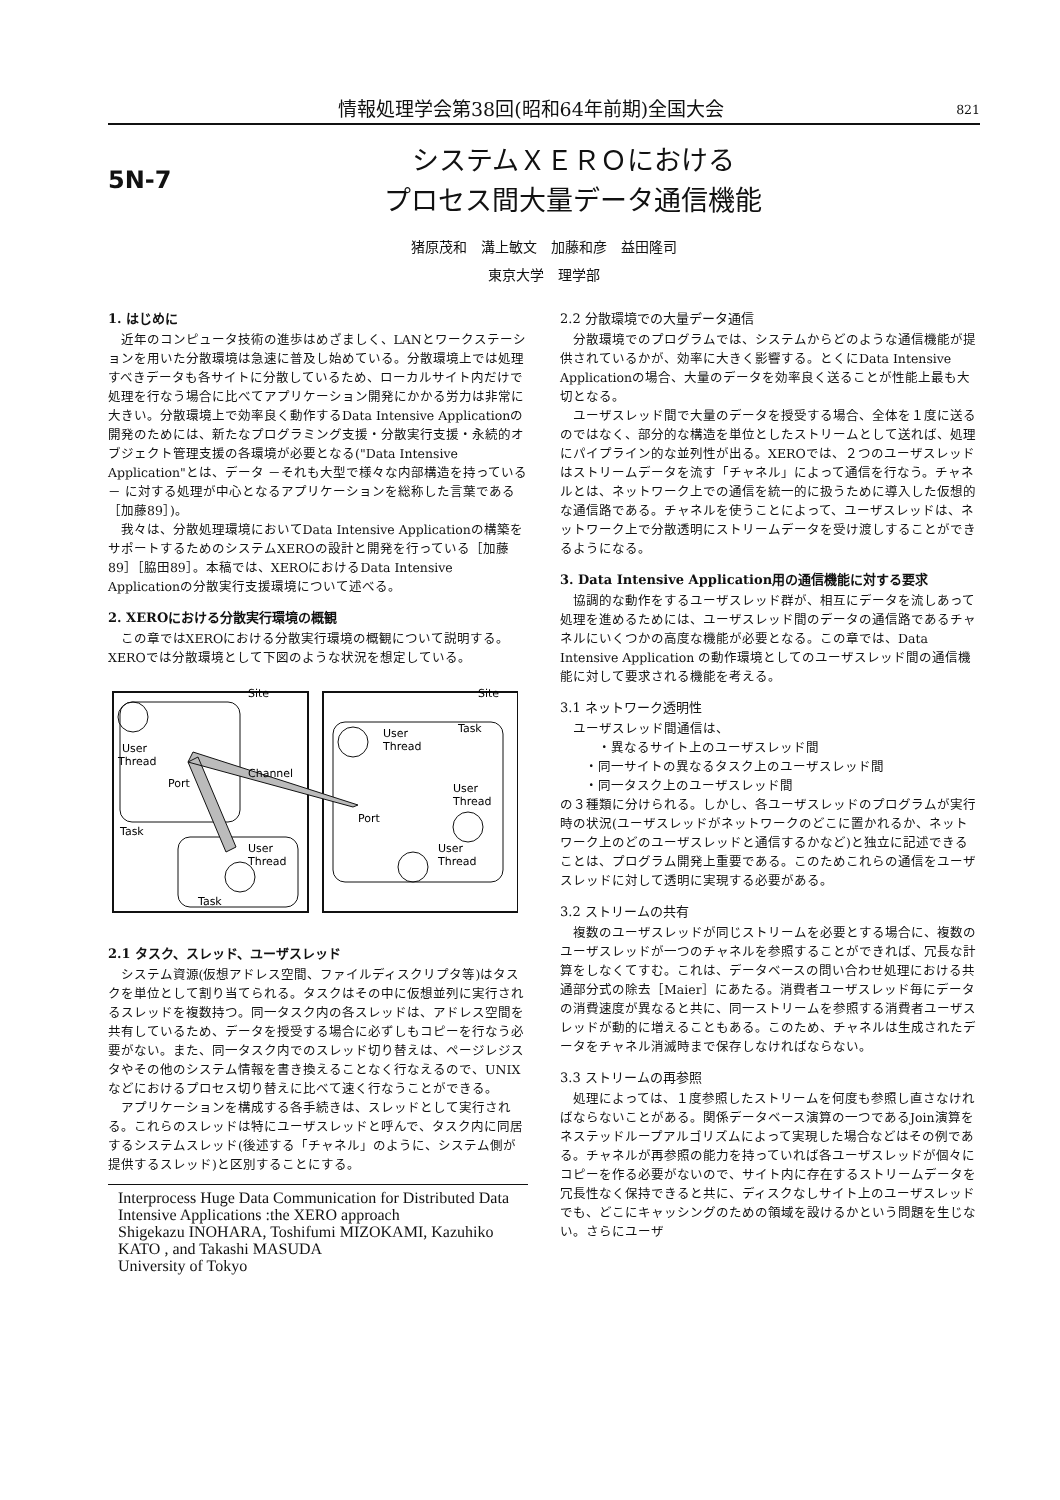情報処理学会第38回(昭和64年前期)全国大会 821
5N-7
システムＸＥＲＯにおける
プロセス間大量データ通信機能
猪原茂和　溝上敏文　加藤和彦　益田隆司
東京大学　理学部
1. はじめに
近年のコンピュータ技術の進歩はめざましく、LANとワークステーションを用いた分散環境は急速に普及し始めている。分散環境上では処理すべきデータも各サイトに分散しているため、ローカルサイト内だけで処理を行なう場合に比べてアプリケーション開発にかかる労力は非常に大きい。分散環境上で効率良く動作するData Intensive Applicationの開発のためには、新たなプログラミング支援・分散実行支援・永続的オブジェクト管理支援の各環境が必要となる("Data Intensive Application"とは、データ －それも大型で様々な内部構造を持っている－ に対する処理が中心となるアプリケーションを総称した言葉である［加藤89］)。
我々は、分散処理環境においてData Intensive Applicationの構築をサポートするためのシステムXEROの設計と開発を行っている［加藤89］［脇田89］。本稿では、XEROにおけるData Intensive Applicationの分散実行支援環境について述べる。
2. XEROにおける分散実行環境の概観
この章ではXEROにおける分散実行環境の概観について説明する。XEROでは分散環境として下図のような状況を想定している。
Site
Site
User
Thread
Port
Channel
Port
Task
User
Thread
Task
User
Thread
Task
User
Thread
User
Thread
2.1 タスク、スレッド、ユーザスレッド
システム資源(仮想アドレス空間、ファイルディスクリプタ等)はタスクを単位として割り当てられる。タスクはその中に仮想並列に実行されるスレッドを複数持つ。同一タスク内の各スレッドは、アドレス空間を共有しているため、データを授受する場合に必ずしもコピーを行なう必要がない。また、同一タスク内でのスレッド切り替えは、ページレジスタやその他のシステム情報を書き換えることなく行なえるので、UNIXなどにおけるプロセス切り替えに比べて速く行なうことができる。
アプリケーションを構成する各手続きは、スレッドとして実行される。これらのスレッドは特にユーザスレッドと呼んで、タスク内に同居するシステムスレッド(後述する「チャネル」のように、システム側が提供するスレッド)と区別することにする。
Interprocess Huge Data Communication for Distributed Data Intensive Applications :the XERO approach
Shigekazu INOHARA, Toshifumi MIZOKAMI, Kazuhiko KATO , and Takashi MASUDA
University of Tokyo
2.2 分散環境での大量データ通信
分散環境でのプログラムでは、システムからどのような通信機能が提供されているかが、効率に大きく影響する。とくにData Intensive Applicationの場合、大量のデータを効率良く送ることが性能上最も大切となる。
ユーザスレッド間で大量のデータを授受する場合、全体を１度に送るのではなく、部分的な構造を単位としたストリームとして送れば、処理にパイプライン的な並列性が出る。XEROでは、２つのユーザスレッドはストリームデータを流す「チャネル」によって通信を行なう。チャネルとは、ネットワーク上での通信を統一的に扱うために導入した仮想的な通信路である。チャネルを使うことによって、ユーザスレッドは、ネットワーク上で分散透明にストリームデータを受け渡しすることができるようになる。
3. Data Intensive Application用の通信機能に対する要求
協調的な動作をするユーザスレッド群が、相互にデータを流しあって処理を進めるためには、ユーザスレッド間のデータの通信路であるチャネルにいくつかの高度な機能が必要となる。この章では、Data Intensive Application の動作環境としてのユーザスレッド間の通信機能に対して要求される機能を考える。
3.1 ネットワーク透明性
ユーザスレッド間通信は、
・異なるサイト上のユーザスレッド間
・同一サイトの異なるタスク上のユーザスレッド間
・同一タスク上のユーザスレッド間
の３種類に分けられる。しかし、各ユーザスレッドのプログラムが実行時の状況(ユーザスレッドがネットワークのどこに置かれるか、ネットワーク上のどのユーザスレッドと通信するかなど)と独立に記述できることは、プログラム開発上重要である。このためこれらの通信をユーザスレッドに対して透明に実現する必要がある。
3.2 ストリームの共有
複数のユーザスレッドが同じストリームを必要とする場合に、複数のユーザスレッドが一つのチャネルを参照することができれば、冗長な計算をしなくてすむ。これは、データベースの問い合わせ処理における共通部分式の除去［Maier］にあたる。消費者ユーザスレッド毎にデータの消費速度が異なると共に、同一ストリームを参照する消費者ユーザスレッドが動的に増えることもある。このため、チャネルは生成されたデータをチャネル消滅時まで保存しなければならない。
3.3 ストリームの再参照
処理によっては、１度参照したストリームを何度も参照し直さなければならないことがある。関係データベース演算の一つであるJoin演算をネステッドループアルゴリズムによって実現した場合などはその例である。チャネルが再参照の能力を持っていれば各ユーザスレッドが個々にコピーを作る必要がないので、サイト内に存在するストリームデータを冗長性なく保持できると共に、ディスクなしサイト上のユーザスレッドでも、どこにキャッシングのための領域を設けるかという問題を生じない。さらにユーザ